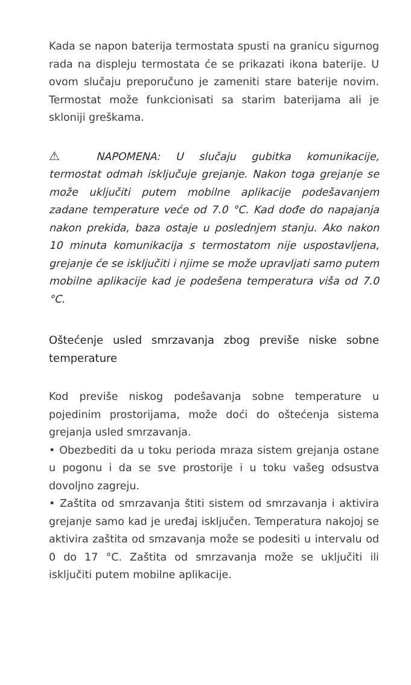Kada se napon baterija termostata spusti na granicu sigurnog rada na displeju termostata će se prikazati ikona baterije. U ovom slučaju preporučuno je zameniti stare baterije novim. Termostat može funkcionisati sa starim baterijama ali je skloniji greškama.
⚠ NAPOMENA: U slučaju gubitka komunikacije, termostat odmah isključuje grejanje. Nakon toga grejanje se može uključiti putem mobilne aplikacije podešavanjem zadane temperature veće od 7.0 °C. Kad dođe do napajanja nakon prekida, baza ostaje u poslednjem stanju. Ako nakon 10 minuta komunikacija s termostatom nije uspostavljena, grejanje će se isključiti i njime se može upravljati samo putem mobilne aplikacije kad je podešena temperatura viša od 7.0 °C.
Oštećenje usled smrzavanja zbog previše niske sobne temperature
Kod previše niskog podešavanja sobne temperature u pojedinim prostorijama, može doći do oštećenja sistema grejanja usled smrzavanja.
• Obezbediti da u toku perioda mraza sistem grejanja ostane u pogonu i da se sve prostorije i u toku vašeg odsustva dovoljno zagreju.
• Zaštita od smrzavanja štiti sistem od smrzavanja i aktivira grejanje samo kad je uređaj isključen. Temperatura nakojoj se aktivira zaštita od smzavanja može se podesiti u intervalu od 0 do 17 °C. Zaštita od smrzavanja može se uključiti ili isključiti putem mobilne aplikacije.